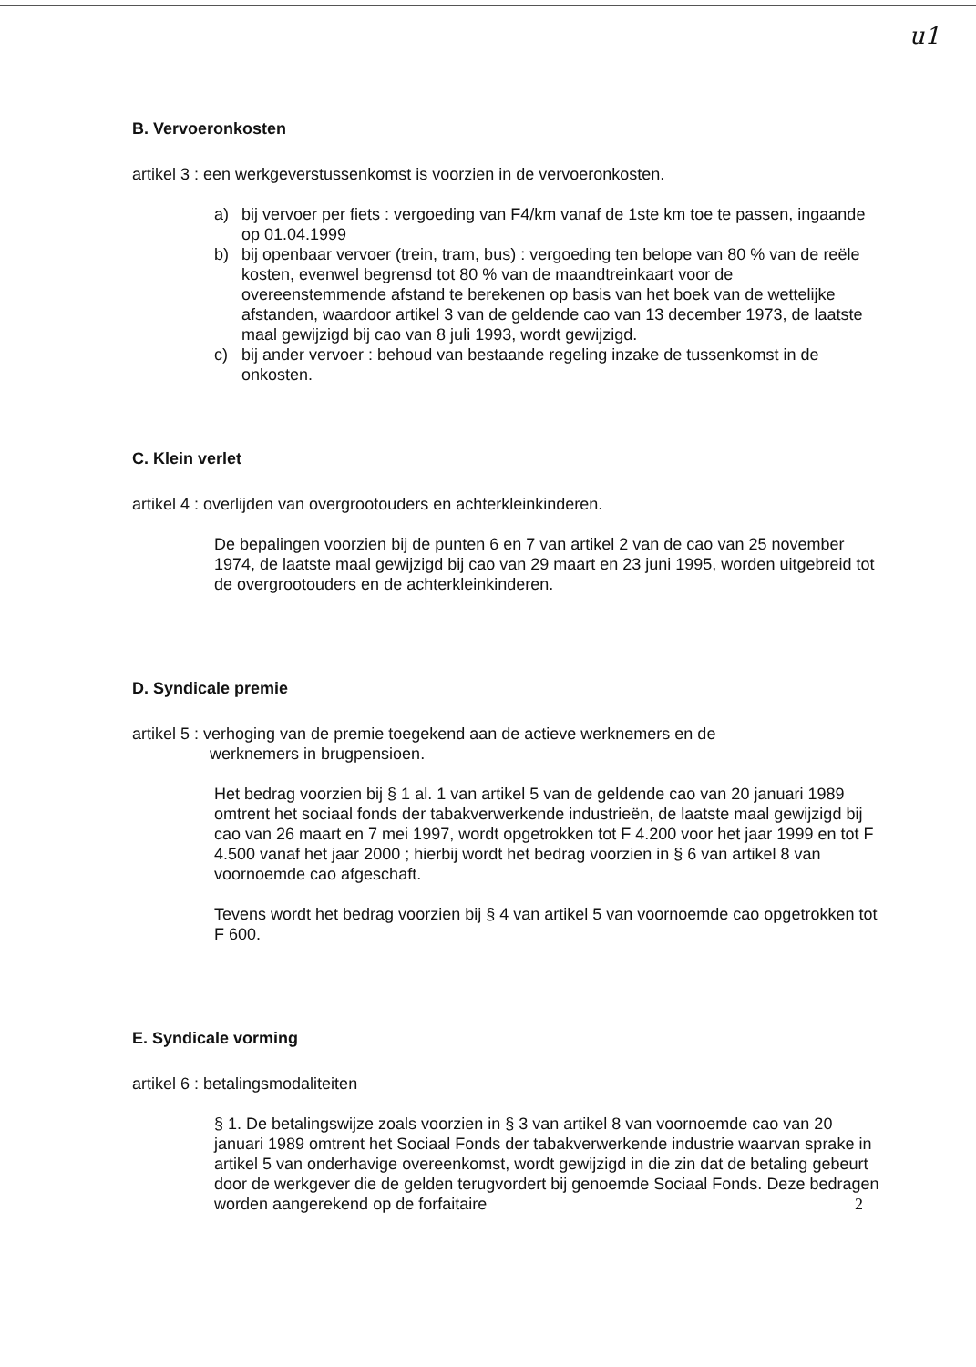u1
B. Vervoeronkosten
artikel 3 : een werkgeverstussenkomst is voorzien in de vervoeronkosten.
a) bij vervoer per fiets : vergoeding van F4/km vanaf de 1ste km toe te passen, ingaande op 01.04.1999
b) bij openbaar vervoer (trein, tram, bus) : vergoeding ten belope van 80 % van de reële kosten, evenwel begrensd tot 80 % van de maandtreinkaart voor de overeenstemmende afstand te berekenen op basis van het boek van de wettelijke afstanden, waardoor artikel 3 van de geldende cao van 13 december 1973, de laatste maal gewijzigd bij cao van 8 juli 1993, wordt gewijzigd.
c) bij ander vervoer : behoud van bestaande regeling inzake de tussenkomst in de onkosten.
C. Klein verlet
artikel 4 : overlijden van overgrootouders en achterkleinkinderen.
De bepalingen voorzien bij de punten 6 en 7 van artikel 2 van de cao van 25 november 1974, de laatste maal gewijzigd bij cao van 29 maart en 23 juni 1995, worden uitgebreid tot de overgrootouders en de achterkleinkinderen.
D. Syndicale premie
artikel 5 : verhoging van de premie toegekend aan de actieve werknemers en de
werknemers in brugpensioen.
Het bedrag voorzien bij § 1 al. 1 van artikel 5 van de geldende cao van 20 januari 1989 omtrent het sociaal fonds der tabakverwerkende industrieën, de laatste maal gewijzigd bij cao van 26 maart en 7 mei 1997, wordt opgetrokken tot F 4.200 voor het jaar 1999 en tot F 4.500 vanaf het jaar 2000 ; hierbij wordt het bedrag voorzien in § 6 van artikel 8 van voornoemde cao afgeschaft.
Tevens wordt het bedrag voorzien bij § 4 van artikel 5 van voornoemde cao opgetrokken tot F 600.
E. Syndicale vorming
artikel 6 : betalingsmodaliteiten
§ 1. De betalingswijze zoals voorzien in § 3 van artikel 8 van voornoemde cao van 20 januari 1989 omtrent het Sociaal Fonds der tabakverwerkende industrie waarvan sprake in artikel 5 van onderhavige overeenkomst, wordt gewijzigd in die zin dat de betaling gebeurt door de werkgever die de gelden terugvordert bij genoemde Sociaal Fonds. Deze bedragen worden aangerekend op de forfaitaire
2